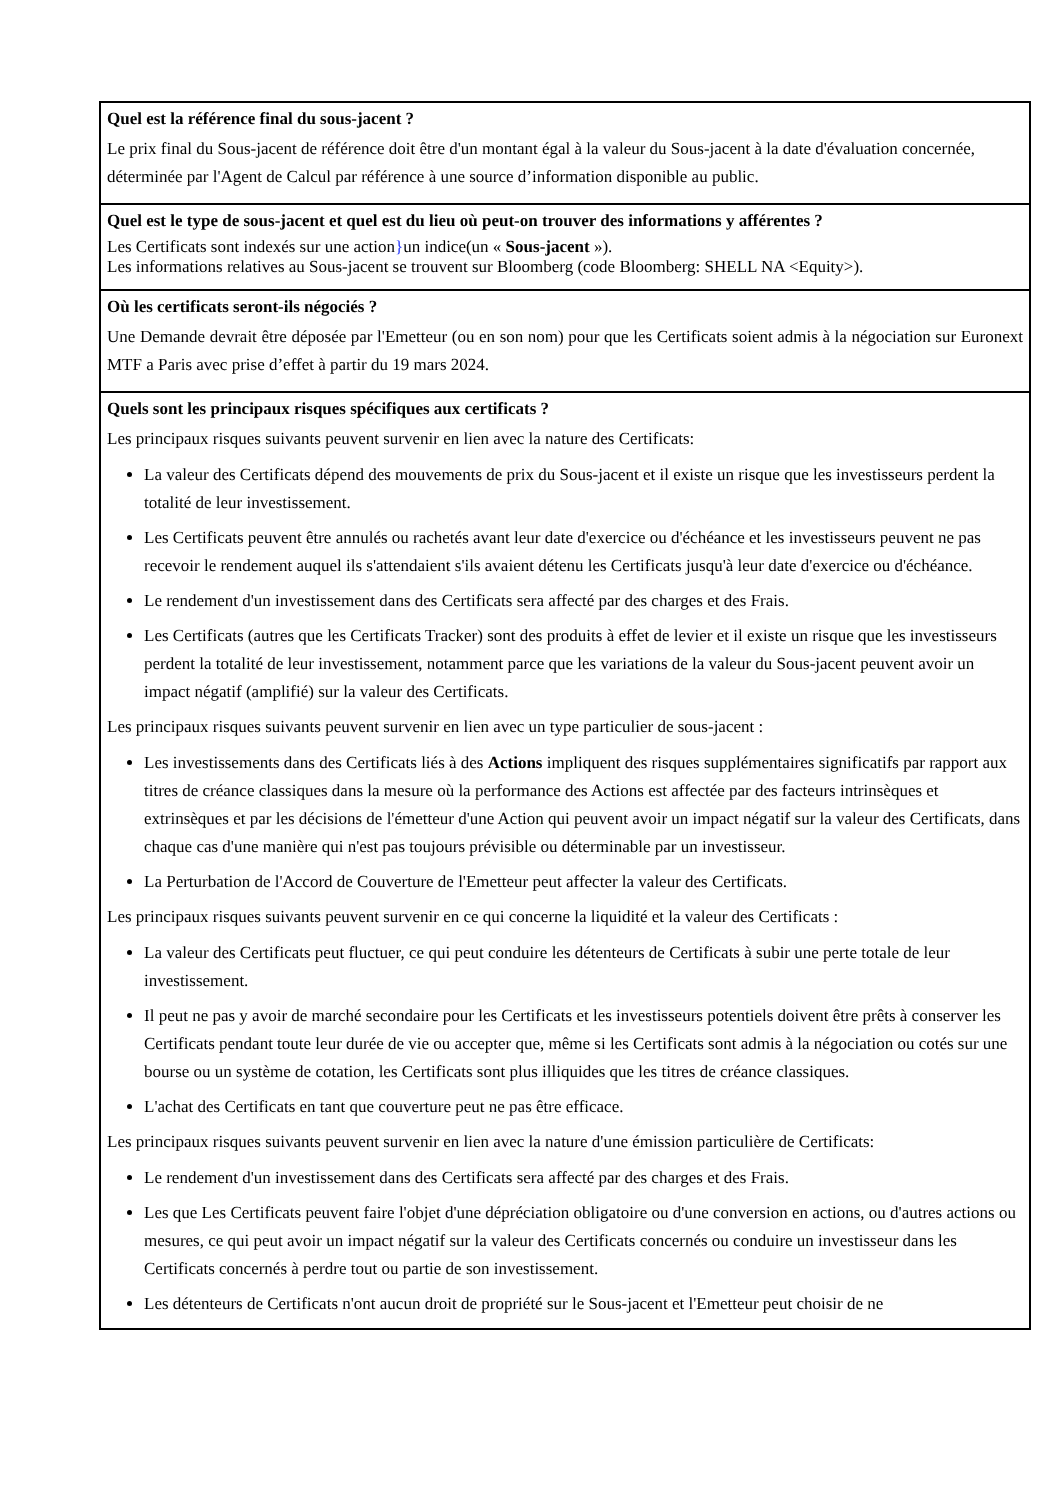Quel est la référence final du sous-jacent ?
Le prix final du Sous-jacent de référence doit être d'un montant égal à la valeur du Sous-jacent à la date d'évaluation concernée, déterminée par l'Agent de Calcul par référence à une source d’information disponible au public.
Quel est le type de sous-jacent et quel est du lieu où peut-on trouver des informations y afférentes ?
Les Certificats sont indexés sur une action}un indice(un « Sous-jacent »).
Les informations relatives au Sous-jacent se trouvent sur Bloomberg (code Bloomberg: SHELL NA <Equity>).
Où les certificats seront-ils négociés ?
Une Demande devrait être déposée par l'Emetteur (ou en son nom) pour que les Certificats soient admis à la négociation sur Euronext MTF a Paris avec prise d’effet à partir du 19 mars 2024.
Quels sont les principaux risques spécifiques aux certificats ?
Les principaux risques suivants peuvent survenir en lien avec la nature des Certificats:
La valeur des Certificats dépend des mouvements de prix du Sous-jacent et il existe un risque que les investisseurs perdent la totalité de leur investissement.
Les Certificats peuvent être annulés ou rachetés avant leur date d'exercice ou d'échéance et les investisseurs peuvent ne pas recevoir le rendement auquel ils s'attendaient s'ils avaient détenu les Certificats jusqu'à leur date d'exercice ou d'échéance.
Le rendement d'un investissement dans des Certificats sera affecté par des charges et des Frais.
Les Certificats (autres que les Certificats Tracker) sont des produits à effet de levier et il existe un risque que les investisseurs perdent la totalité de leur investissement, notamment parce que les variations de la valeur du Sous-jacent peuvent avoir un impact négatif (amplifié) sur la valeur des Certificats.
Les principaux risques suivants peuvent survenir en lien avec un type particulier de sous-jacent :
Les investissements dans des Certificats liés à des Actions impliquent des risques supplémentaires significatifs par rapport aux titres de créance classiques dans la mesure où la performance des Actions est affectée par des facteurs intrinsèques et extrinsèques et par les décisions de l'émetteur d'une Action qui peuvent avoir un impact négatif sur la valeur des Certificats, dans chaque cas d'une manière qui n'est pas toujours prévisible ou déterminable par un investisseur.
La Perturbation de l'Accord de Couverture de l'Emetteur peut affecter la valeur des Certificats.
Les principaux risques suivants peuvent survenir en ce qui concerne la liquidité et la valeur des Certificats :
La valeur des Certificats peut fluctuer, ce qui peut conduire les détenteurs de Certificats à subir une perte totale de leur investissement.
Il peut ne pas y avoir de marché secondaire pour les Certificats et les investisseurs potentiels doivent être prêts à conserver les Certificats pendant toute leur durée de vie ou accepter que, même si les Certificats sont admis à la négociation ou cotés sur une bourse ou un système de cotation, les Certificats sont plus illiquides que les titres de créance classiques.
L'achat des Certificats en tant que couverture peut ne pas être efficace.
Les principaux risques suivants peuvent survenir en lien avec la nature d'une émission particulière de Certificats:
Le rendement d'un investissement dans des Certificats sera affecté par des charges et des Frais.
Les que Les Certificats peuvent faire l'objet d'une dépréciation obligatoire ou d'une conversion en actions, ou d'autres actions ou mesures, ce qui peut avoir un impact négatif sur la valeur des Certificats concernés ou conduire un investisseur dans les Certificats concernés à perdre tout ou partie de son investissement.
Les détenteurs de Certificats n'ont aucun droit de propriété sur le Sous-jacent et l'Emetteur peut choisir de ne